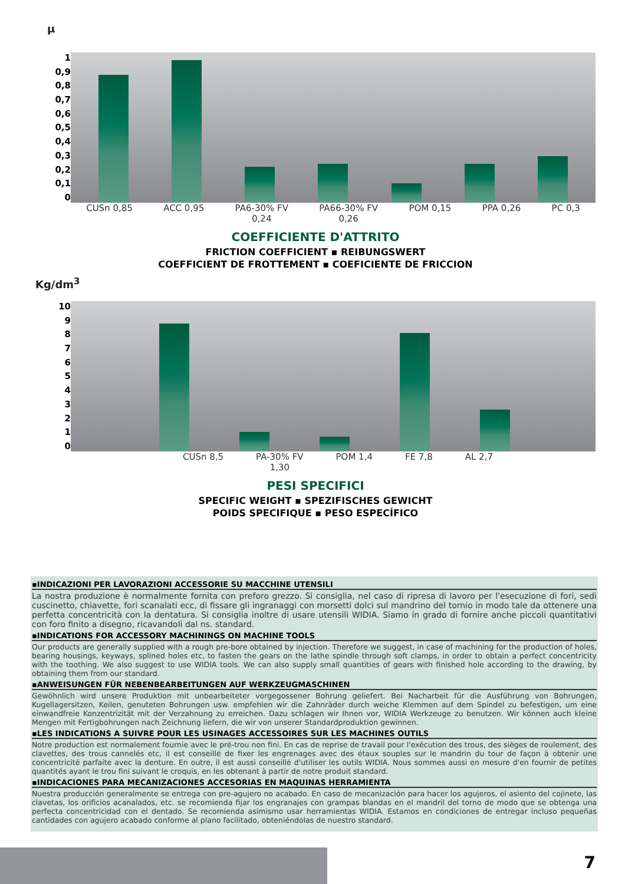μ
1
0,9
0,8
0,7
0,6
0,5
0,4
0,3
0,2
0,1
0
CUSn 0,85 ACC 0,95 PA6-30% FV
0,24 PA66-30% FV
0,26 POM 0,15 PPA 0,26 PC 0,3
COEFFICIENTE D'ATTRITO
FRICTION COEFFICIENT ▪ REIBUNGSWERT
COEFFICIENT DE FROTTEMENT ▪ COEFICIENTE DE FRICCION
Kg/dm<sup>3</sup>
10
9876543210
CUSn 8,5 PA-30% FV
1,30 POM 1,4 FE 7,8 AL 2,7
PESI SPECIFICI
SPECIFIC WEIGHT ▪ SPEZIFISCHES GEWICHT
POIDS SPECIFIQUE ▪ PESO ESPECÍFICO
▪INDICAZIONI PER LAVORAZIONI ACCESSORIE SU MACCHINE UTENSILI
La nostra produzione è normalmente fornita con preforo grezzo. Si consiglia, nel caso di ripresa di lavoro per l'esecuzione di fori, sedi cuscinetto, chiavette, fori scanalati ecc, di fissare gli ingranaggi con morsetti dolci sul mandrino del tornio in modo tale da ottenere una perfetta concentricità con la dentatura. Si consiglia inoltre di usare utensili WIDIA. Siamo in grado di fornire anche piccoli quantitativi con foro finito a disegno, ricavandoli dal ns. standard.
▪INDICATIONS FOR ACCESSORY MACHININGS ON MACHINE TOOLS
Our products are generally supplied with a rough pre-bore obtained by injection. Therefore we suggest, in case of machining for the production of holes, bearing housings, keyways, splined holes etc, to fasten the gears on the lathe spindle through soft clamps, in order to obtain a perfect concentricity with the toothing. We also suggest to use WIDIA tools. We can also supply small quantities of gears with finished hole according to the drawing, by obtaining them from our standard.
▪ANWEISUNGEN FÜR NEBENBEARBEITUNGEN AUF WERKZEUGMASCHINEN
Gewöhnlich wird unsere Produktion mit unbearbeiteter vorgegossener Bohrung geliefert. Bei Nacharbeit für die Ausführung von Bohrungen, Kugellagersitzen, Keilen, genuteten Bohrungen usw. empfehlen wir die Zahnräder durch weiche Klemmen auf dem Spindel zu befestigen, um eine einwandfreie Konzentrizität mit der Verzahnung zu erreichen. Dazu schlagen wir Ihnen vor, WIDIA Werkzeuge zu benutzen. Wir können auch kleine Mengen mit Fertigbohrungen nach Zeichnung liefern, die wir von unserer Standardproduktion gewinnen.
▪LES INDICATIONS A SUIVRE POUR LES USINAGES ACCESSOIRES SUR LES MACHINES OUTILS
Notre production est normalement fournie avec le pré-trou non fini. En cas de reprise de travail pour l'exécution des trous, des sièges de roulement, des clavettes, des trous cannelés etc, il est conseillé de fixer les engrenages avec des étaux souples sur le mandrin du tour de façon à obtenir une concentricité parfaite avec la denture. En outre, il est aussi conseillé d'utiliser les outils WIDIA. Nous sommes aussi en mesure d'en fournir de petites quantités ayant le trou fini suivant le croquis, en les obtenant à partir de notre produit standard.
▪INDICACIONES PARA MECANIZACIONES ACCESORIAS EN MAQUINAS HERRAMIENTA
Nuestra producción generalmente se entrega con pre-agujero no acabado. En caso de mecanización para hacer los agujeros, el asiento del cojinete, las clavetas, los orificios acanalados, etc. se recomienda fijar los engranajes con grampas blandas en el mandril del torno de modo que se obtenga una perfecta concentricidad con el dentado. Se recomienda asimismo usar herramientas WIDIA. Estamos en condiciones de entregar incluso pequeñas cantidades con agujero acabado conforme al plano facilitado, obteniéndolas de nuestro standard.
7